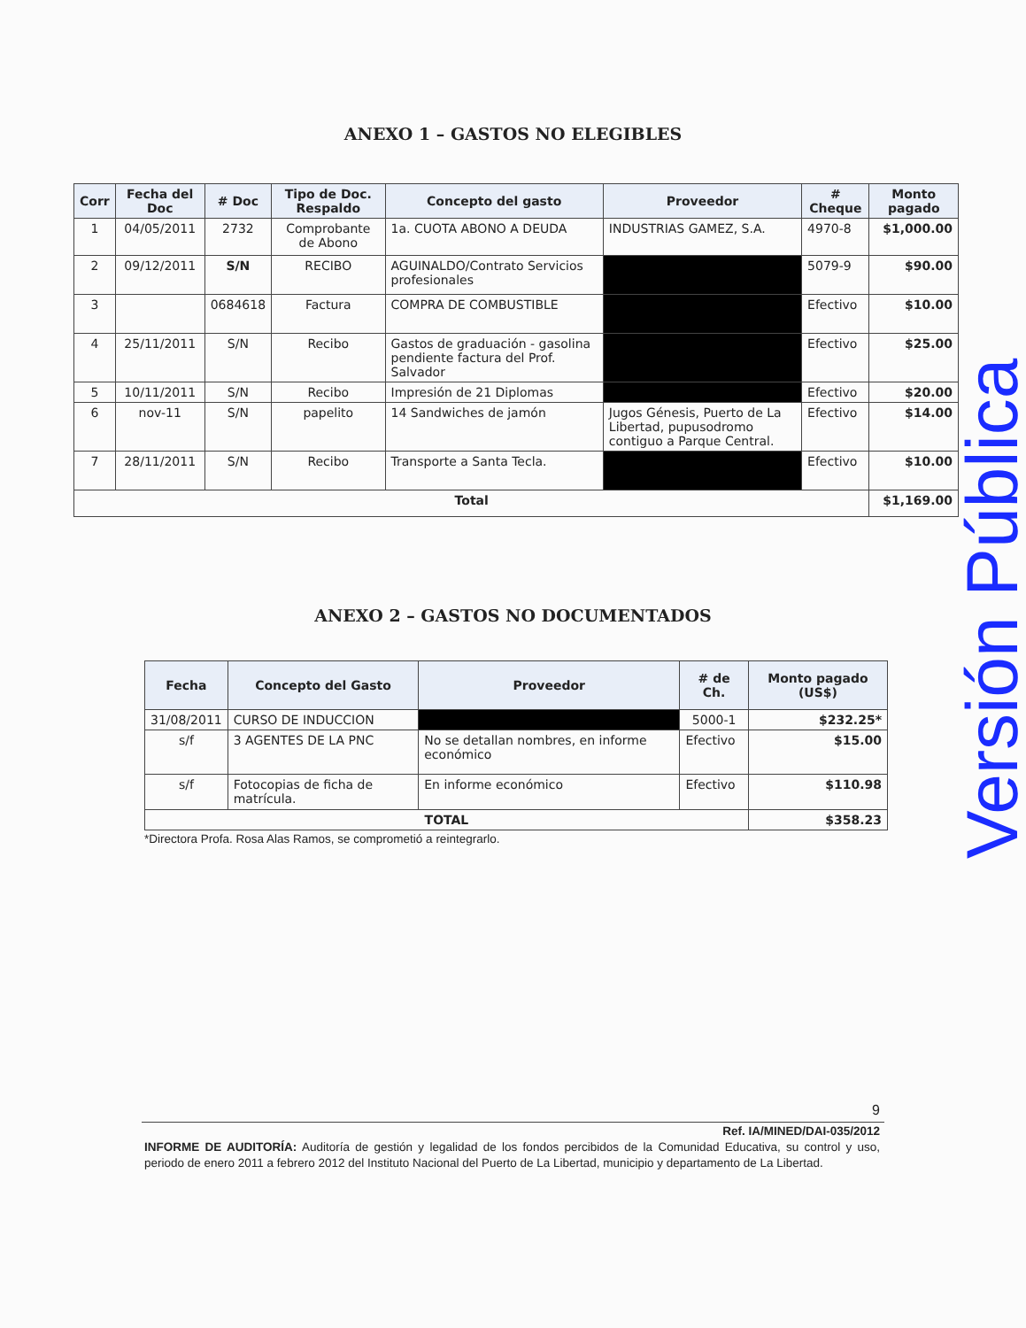ANEXO 1 – GASTOS NO ELEGIBLES
| Corr | Fecha del Doc | # Doc | Tipo de Doc. Respaldo | Concepto del gasto | Proveedor | # Cheque | Monto pagado |
| --- | --- | --- | --- | --- | --- | --- | --- |
| 1 | 04/05/2011 | 2732 | Comprobante de Abono | 1a. CUOTA ABONO A DEUDA | INDUSTRIAS GAMEZ, S.A. | 4970-8 | $1,000.00 |
| 2 | 09/12/2011 | S/N | RECIBO | AGUINALDO/Contrato Servicios profesionales | | 5079-9 | $90.00 |
| 3 | | 0684618 | Factura | COMPRA DE COMBUSTIBLE | | Efectivo | $10.00 |
| 4 | 25/11/2011 | S/N | Recibo | Gastos de graduación - gasolina pendiente factura del Prof. Salvador | | Efectivo | $25.00 |
| 5 | 10/11/2011 | S/N | Recibo | Impresión de 21 Diplomas | | Efectivo | $20.00 |
| 6 | nov-11 | S/N | papelito | 14 Sandwiches de jamón | Jugos Génesis, Puerto de La Libertad, pupusodromo contiguo a Parque Central. | Efectivo | $14.00 |
| 7 | 28/11/2011 | S/N | Recibo | Transporte a Santa Tecla. | | Efectivo | $10.00 |
| Total | | | | | | | $1,169.00 |
ANEXO 2 – GASTOS NO DOCUMENTADOS
| Fecha | Concepto del Gasto | Proveedor | # de Ch. | Monto pagado (US$) |
| --- | --- | --- | --- | --- |
| 31/08/2011 | CURSO DE INDUCCION | | 5000-1 | $232.25* |
| s/f | 3 AGENTES DE LA PNC | No se detallan nombres, en informe económico | Efectivo | $15.00 |
| s/f | Fotocopias de ficha de matrícula. | En informe económico | Efectivo | $110.98 |
| TOTAL | | | | $358.23 |
*Directora Profa. Rosa Alas Ramos, se comprometió a reintegrarlo.
9
Ref. IA/MINED/DAI-035/2012
INFORME DE AUDITORÍA: Auditoría de gestión y legalidad de los fondos percibidos de la Comunidad Educativa, su control y uso, periodo de enero 2011 a febrero 2012 del Instituto Nacional del Puerto de La Libertad, municipio y departamento de La Libertad.
Versión Pública